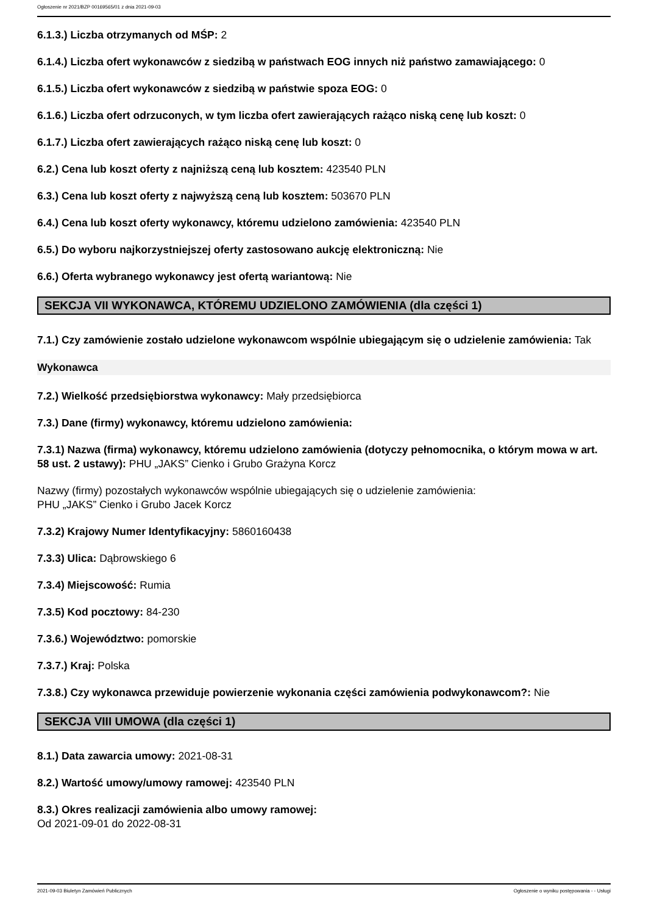Ogłoszenie nr 2021/BZP 00169565/01 z dnia 2021-09-03
6.1.3.) Liczba otrzymanych od MŚP: 2
6.1.4.) Liczba ofert wykonawców z siedzibą w państwach EOG innych niż państwo zamawiającego: 0
6.1.5.) Liczba ofert wykonawców z siedzibą w państwie spoza EOG: 0
6.1.6.) Liczba ofert odrzuconych, w tym liczba ofert zawierających rażąco niską cenę lub koszt: 0
6.1.7.) Liczba ofert zawierających rażąco niską cenę lub koszt: 0
6.2.) Cena lub koszt oferty z najniższą ceną lub kosztem: 423540 PLN
6.3.) Cena lub koszt oferty z najwyższą ceną lub kosztem: 503670 PLN
6.4.) Cena lub koszt oferty wykonawcy, któremu udzielono zamówienia: 423540 PLN
6.5.) Do wyboru najkorzystniejszej oferty zastosowano aukcję elektroniczną: Nie
6.6.) Oferta wybranego wykonawcy jest ofertą wariantową: Nie
SEKCJA VII WYKONAWCA, KTÓREMU UDZIELONO ZAMÓWIENIA (dla części 1)
7.1.) Czy zamówienie zostało udzielone wykonawcom wspólnie ubiegającym się o udzielenie zamówienia: Tak
Wykonawca
7.2.) Wielkość przedsiębiorstwa wykonawcy: Mały przedsiębiorca
7.3.) Dane (firmy) wykonawcy, któremu udzielono zamówienia:
7.3.1) Nazwa (firma) wykonawcy, któremu udzielono zamówienia (dotyczy pełnomocnika, o którym mowa w art. 58 ust. 2 ustawy): PHU „JAKS” Cienko i Grubo Grażyna Korcz
Nazwy (firmy) pozostałych wykonawców wspólnie ubiegających się o udzielenie zamówienia:
PHU „JAKS” Cienko i Grubo Jacek Korcz
7.3.2) Krajowy Numer Identyfikacyjny: 5860160438
7.3.3) Ulica: Dąbrowskiego 6
7.3.4) Miejscowość: Rumia
7.3.5) Kod pocztowy: 84-230
7.3.6.) Województwo: pomorskie
7.3.7.) Kraj: Polska
7.3.8.) Czy wykonawca przewiduje powierzenie wykonania części zamówienia podwykonawcom?: Nie
SEKCJA VIII UMOWA (dla części 1)
8.1.) Data zawarcia umowy: 2021-08-31
8.2.) Wartość umowy/umowy ramowej: 423540 PLN
8.3.) Okres realizacji zamówienia albo umowy ramowej:
Od 2021-09-01 do 2022-08-31
2021-09-03 Biuletyn Zamówień Publicznych Ogłoszenie o wyniku postępowania - - Usługi